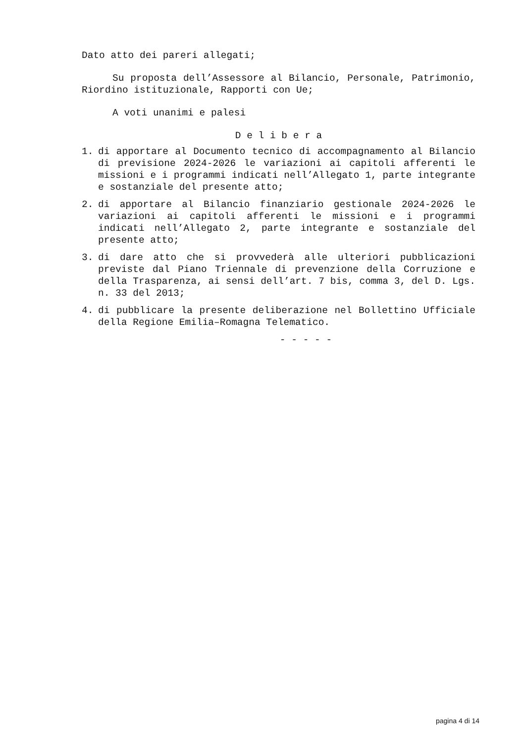Dato atto dei pareri allegati;
Su proposta dell’Assessore al Bilancio, Personale, Patrimonio, Riordino istituzionale, Rapporti con Ue;
A voti unanimi e palesi
D e l i b e r a
1. di apportare al Documento tecnico di accompagnamento al Bilancio di previsione 2024-2026 le variazioni ai capitoli afferenti le missioni e i programmi indicati nell’Allegato 1, parte integrante e sostanziale del presente atto;
2. di apportare al Bilancio finanziario gestionale 2024-2026 le variazioni ai capitoli afferenti le missioni e i programmi indicati nell’Allegato 2, parte integrante e sostanziale del presente atto;
3. di dare atto che si provvederà alle ulteriori pubblicazioni previste dal Piano Triennale di prevenzione della Corruzione e della Trasparenza, ai sensi dell’art. 7 bis, comma 3, del D. Lgs. n. 33 del 2013;
4. di pubblicare la presente deliberazione nel Bollettino Ufficiale della Regione Emilia–Romagna Telematico.
- - - - -
pagina 4 di 14